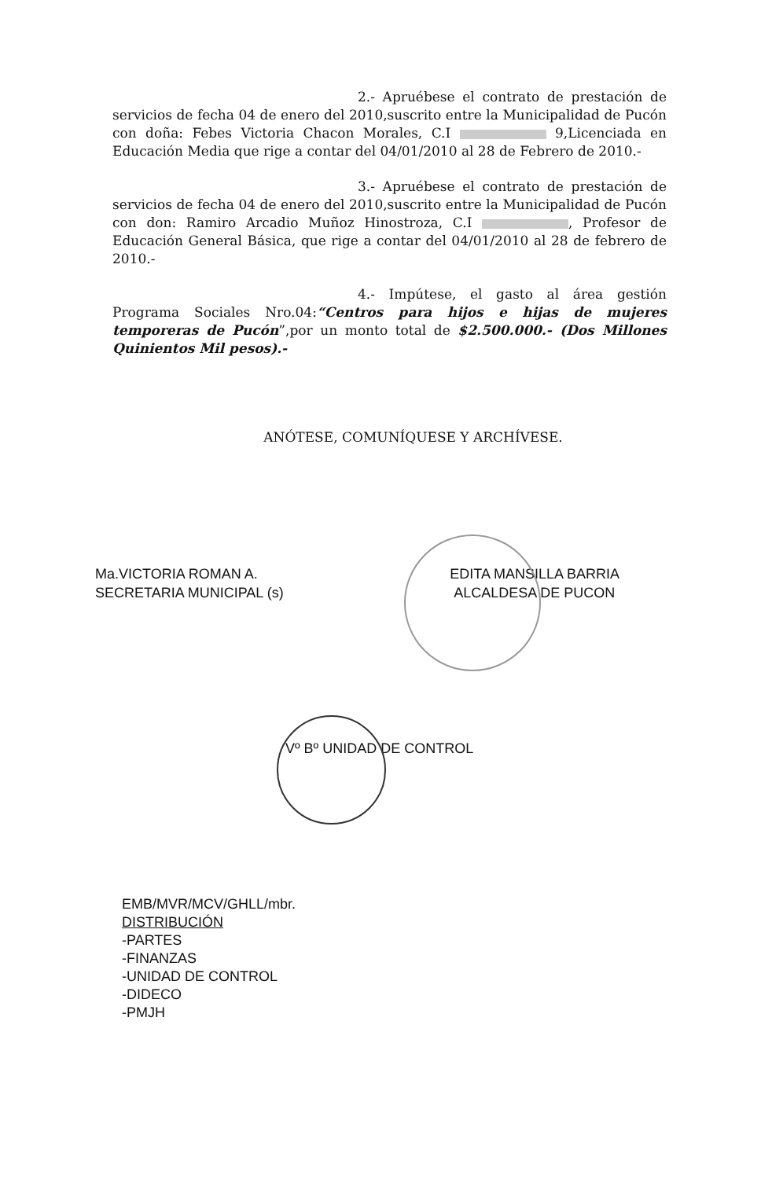2.- Apruébese el contrato de prestación de servicios de fecha 04 de enero del 2010,suscrito entre la Municipalidad de Pucón con doña: Febes Victoria Chacon Morales, C.I 9,Licenciada en Educación Media que rige a contar del 04/01/2010 al 28 de Febrero de 2010.-
3.- Apruébese el contrato de prestación de servicios de fecha 04 de enero del 2010,suscrito entre la Municipalidad de Pucón con don: Ramiro Arcadio Muñoz Hinostroza, C.I , Profesor de Educación General Básica, que rige a contar del 04/01/2010 al 28 de febrero de 2010.-
4.- Impútese, el gasto al área gestión Programa Sociales Nro.04:“Centros para hijos e hijas de mujeres temporeras de Pucón”,por un monto total de $2.500.000.- (Dos Millones Quinientos Mil pesos).-
ANÓTESE, COMUNÍQUESE Y ARCHÍVESE.
Ma.VICTORIA ROMAN A.
SECRETARIA MUNICIPAL (s)
EDITA MANSILLA BARRIA
ALCALDESA DE PUCON
Vº Bº UNIDAD DE CONTROL
EMB/MVR/MCV/GHLL/mbr.
DISTRIBUCIÓN
-PARTES
-FINANZAS
-UNIDAD DE CONTROL
-DIDECO
-PMJH